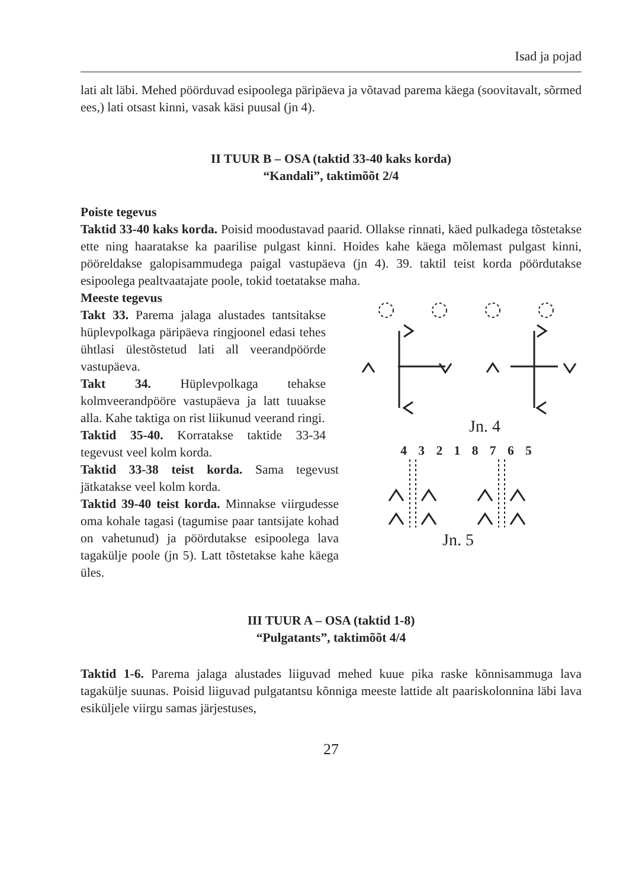Isad ja pojad
lati alt läbi. Mehed pöörduvad esipoolega päripäeva ja võtavad parema käega (soovitavalt, sõrmed ees,) lati otsast kinni, vasak käsi puusal (jn 4).
II TUUR B – OSA (taktid 33-40 kaks korda)
“Kandali”, taktimõõt 2/4
Poiste tegevus
Taktid 33-40 kaks korda. Poisid moodustavad paarid. Ollakse rinnati, käed pulkadega tõstetakse ette ning haaratakse ka paarilise pulgast kinni. Hoides kahe käega mõlemast pulgast kinni, pööreldakse galopisammudega paigal vastupäeva (jn 4). 39. taktil teist korda pöördutakse esipoolega pealtvaatajate poole, tokid toetatakse maha.
Meeste tegevus
Takt 33. Parema jalaga alustades tantsitakse hüplevpolkaga päripäeva ringjoonel edasi tehes ühtlasi ülestõstetud lati all veerandpöörde vastupäeva.
Takt 34. Hüplevpolkaga tehakse kolmveerandpööre vastupäeva ja latt tuuakse alla. Kahe taktiga on rist liikunud veerand ringi.
Taktid 35-40. Korratakse taktide 33-34 tegevust veel kolm korda.
Taktid 33-38 teist korda. Sama tegevust jätkatakse veel kolm korda.
Taktid 39-40 teist korda. Minnakse viirgudesse oma kohale tagasi (tagumise paar tantsijate kohad on vahetunud) ja pöördutakse esipoolega lava tagakülje poole (jn 5). Latt tõstetakse kahe käega üles.
Jn. 4
4 3 2 1 8 7 6 5
Jn. 5
III TUUR A – OSA (taktid 1-8)
“Pulgatants”, taktimõõt 4/4
Taktid 1-6. Parema jalaga alustades liiguvad mehed kuue pika raske kõnnisammuga lava tagakülje suunas. Poisid liiguvad pulgatantsu kõnniga meeste lattide alt paariskolonnina läbi lava esiküljele viirgu samas järjestuses,
27